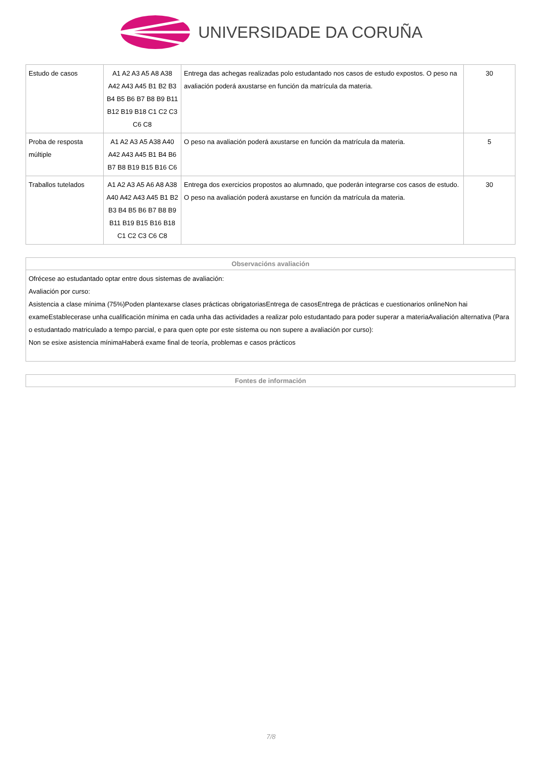UNIVERSIDADE DA CORUÑA
| Estudo de casos | A1 A2 A3 A5 A8 A38 A42 A43 A45 B1 B2 B3 B4 B5 B6 B7 B8 B9 B11 B12 B19 B18 C1 C2 C3 C6 C8 | Entrega das achegas realizadas polo estudantado nos casos de estudo expostos. O peso na avaliación poderá axustarse en función da matrícula da materia. | 30 |
| Proba de resposta múltiple | A1 A2 A3 A5 A38 A40 A42 A43 A45 B1 B4 B6 B7 B8 B19 B15 B16 C6 | O peso na avaliación poderá axustarse en función da matrícula da materia. | 5 |
| Traballos tutelados | A1 A2 A3 A5 A6 A8 A38 A40 A42 A43 A45 B1 B2 B3 B4 B5 B6 B7 B8 B9 B11 B19 B15 B16 B18 C1 C2 C3 C6 C8 | Entrega dos exercicios propostos ao alumnado, que poderán integrarse cos casos de estudo. O peso na avaliación poderá axustarse en función da matrícula da materia. | 30 |
Observacións avaliación
Ofrécese ao estudantado optar entre dous sistemas de avaliación:
Avaliación por curso:
Asistencia a clase mínima (75%)Poden plantexarse clases prácticas obrigatoriasEntrega de casosEntrega de prácticas e cuestionarios onlineNon hai exameEstablecerase unha cualificación mínima en cada unha das actividades a realizar polo estudantado para poder superar a materiaAvaliación alternativa (Para o estudantado matriculado a tempo parcial, e para quen opte por este sistema ou non supere a avaliación por curso):
Non se esixe asistencia mínimaHaberá exame final de teoría, problemas e casos prácticos
Fontes de información
7/8